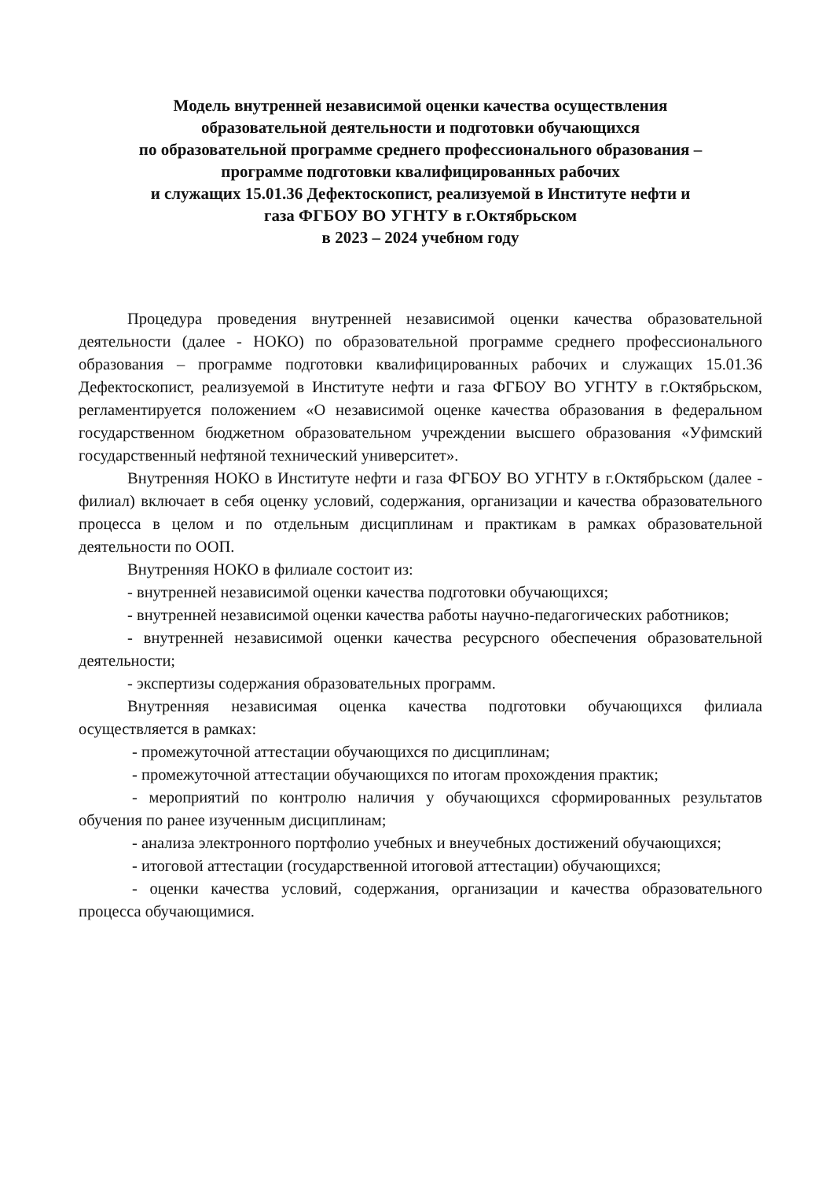Модель внутренней независимой оценки качества осуществления
образовательной деятельности и подготовки обучающихся
по образовательной программе среднего профессионального образования –
программе подготовки квалифицированных рабочих
и служащих 15.01.36 Дефектоскопист, реализуемой в Институте нефти и
газа ФГБОУ ВО УГНТУ в г.Октябрьском
в 2023 – 2024 учебном году
Процедура проведения внутренней независимой оценки качества образовательной деятельности (далее - НОКО) по образовательной программе среднего профессионального образования – программе подготовки квалифицированных рабочих и служащих 15.01.36 Дефектоскопист, реализуемой в Институте нефти и газа ФГБОУ ВО УГНТУ в г.Октябрьском, регламентируется положением «О независимой оценке качества образования в федеральном государственном бюджетном образовательном учреждении высшего образования «Уфимский государственный нефтяной технический университет».
Внутренняя НОКО в Институте нефти и газа ФГБОУ ВО УГНТУ в г.Октябрьском (далее - филиал) включает в себя оценку условий, содержания, организации и качества образовательного процесса в целом и по отдельным дисциплинам и практикам в рамках образовательной деятельности по ООП.
Внутренняя НОКО в филиале состоит из:
- внутренней независимой оценки качества подготовки обучающихся;
- внутренней независимой оценки качества работы научно-педагогических работников;
- внутренней независимой оценки качества ресурсного обеспечения образовательной деятельности;
- экспертизы содержания образовательных программ.
Внутренняя независимая оценка качества подготовки обучающихся филиала осуществляется в рамках:
- промежуточной аттестации обучающихся по дисциплинам;
- промежуточной аттестации обучающихся по итогам прохождения практик;
- мероприятий по контролю наличия у обучающихся сформированных результатов обучения по ранее изученным дисциплинам;
- анализа электронного портфолио учебных и внеучебных достижений обучающихся;
- итоговой аттестации (государственной итоговой аттестации) обучающихся;
- оценки качества условий, содержания, организации и качества образовательного процесса обучающимися.